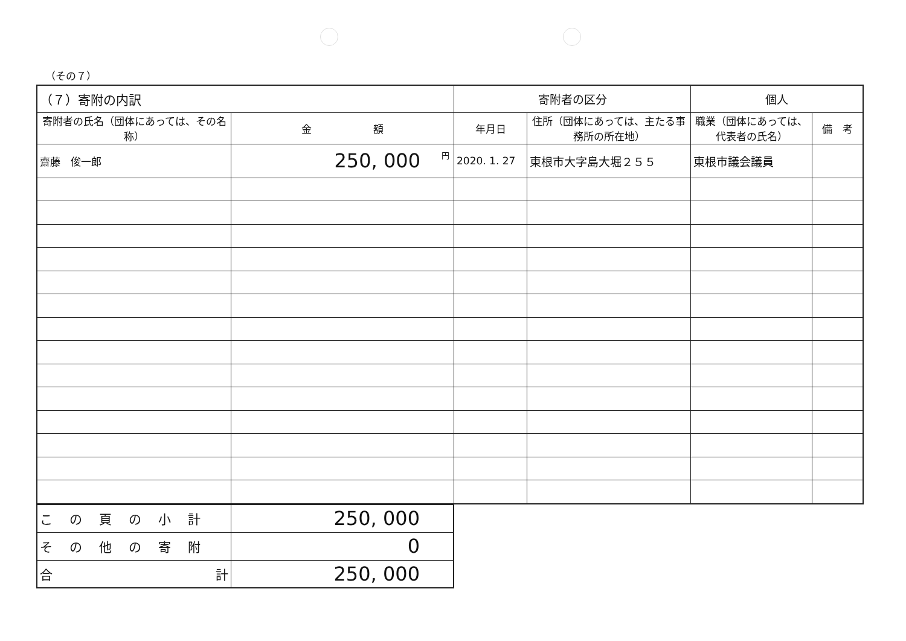（その７）
| （７）寄附の内訳 | | 寄附者の区分 | | 個人 | |
| --- | --- | --- | --- | --- | --- |
| 寄附者の氏名（団体にあっては、その名称） | 金 額 | 年月日 | 住所（団体にあっては、主たる事務所の所在地） | 職業（団体にあっては、代表者の氏名） | 備 考 |
| 齋藤 俊一郎 | 円 250, 000 | 2020. 1. 27 | 東根市大字島大堀２５５ | 東根市議会議員 | |
| この頁の小計 | 250, 000 |
| その他の寄附 | 0 |
| 合 計 | 250, 000 |